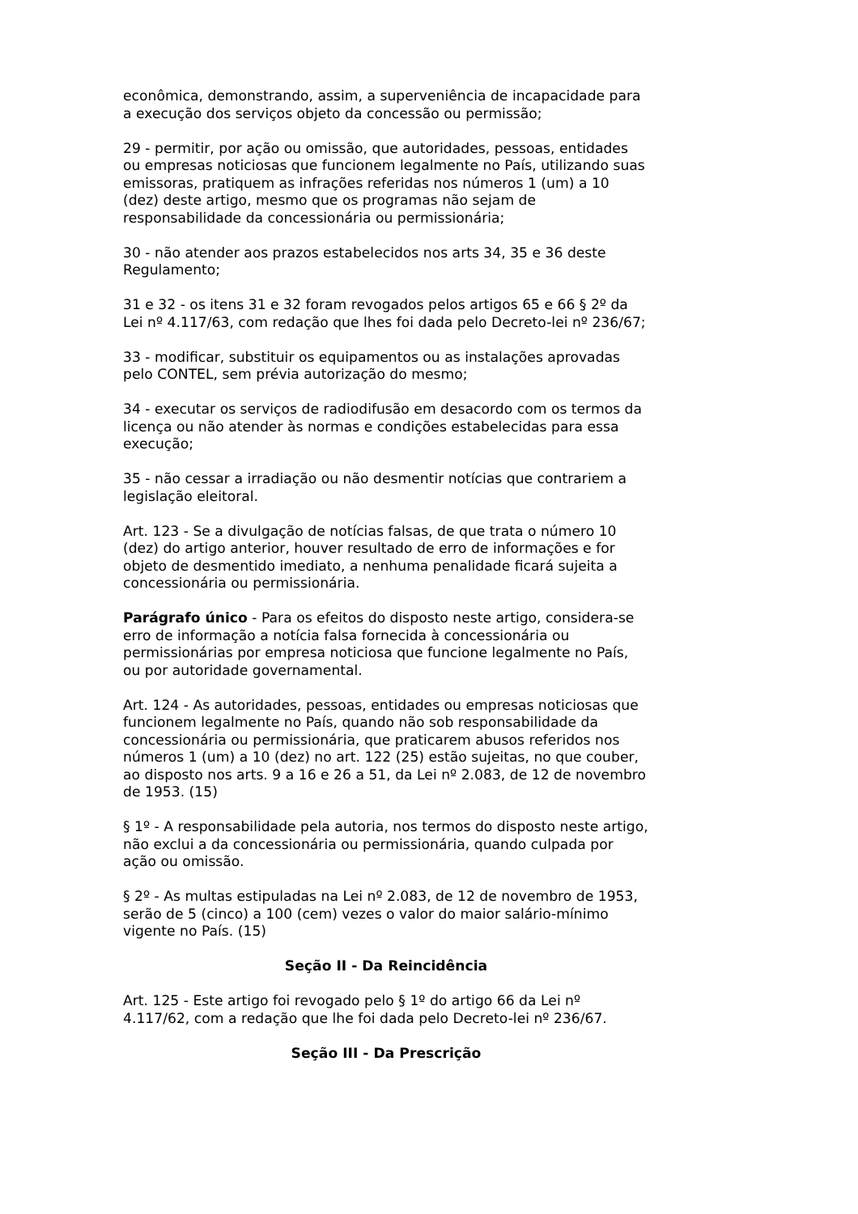econômica, demonstrando, assim, a superveniência de incapacidade para a execução dos serviços objeto da concessão ou permissão;
29 - permitir, por ação ou omissão, que autoridades, pessoas, entidades ou empresas noticiosas que funcionem legalmente no País, utilizando suas emissoras, pratiquem as infrações referidas nos números 1 (um) a 10 (dez) deste artigo, mesmo que os programas não sejam de responsabilidade da concessionária ou permissionária;
30 - não atender aos prazos estabelecidos nos arts 34, 35 e 36 deste Regulamento;
31 e 32 - os itens 31 e 32 foram revogados pelos artigos 65 e 66 § 2º da Lei nº 4.117/63, com redação que lhes foi dada pelo Decreto-lei nº 236/67;
33 - modificar, substituir os equipamentos ou as instalações aprovadas pelo CONTEL, sem prévia autorização do mesmo;
34 - executar os serviços de radiodifusão em desacordo com os termos da licença ou não atender às normas e condições estabelecidas para essa execução;
35 - não cessar a irradiação ou não desmentir notícias que contrariem a legislação eleitoral.
Art. 123 - Se a divulgação de notícias falsas, de que trata o número 10 (dez) do artigo anterior, houver resultado de erro de informações e for objeto de desmentido imediato, a nenhuma penalidade ficará sujeita a concessionária ou permissionária.
Parágrafo único - Para os efeitos do disposto neste artigo, considera-se erro de informação a notícia falsa fornecida à concessionária ou permissionárias por empresa noticiosa que funcione legalmente no País, ou por autoridade governamental.
Art. 124 - As autoridades, pessoas, entidades ou empresas noticiosas que funcionem legalmente no País, quando não sob responsabilidade da concessionária ou permissionária, que praticarem abusos referidos nos números 1 (um) a 10 (dez) no art. 122 (25) estão sujeitas, no que couber, ao disposto nos arts. 9 a 16 e 26 a 51, da Lei nº 2.083, de 12 de novembro de 1953. (15)
§ 1º - A responsabilidade pela autoria, nos termos do disposto neste artigo, não exclui a da concessionária ou permissionária, quando culpada por ação ou omissão.
§ 2º - As multas estipuladas na Lei nº 2.083, de 12 de novembro de 1953, serão de 5 (cinco) a 100 (cem) vezes o valor do maior salário-mínimo vigente no País. (15)
Seção II - Da Reincidência
Art. 125 - Este artigo foi revogado pelo § 1º do artigo 66 da Lei nº 4.117/62, com a redação que lhe foi dada pelo Decreto-lei nº 236/67.
Seção III - Da Prescrição